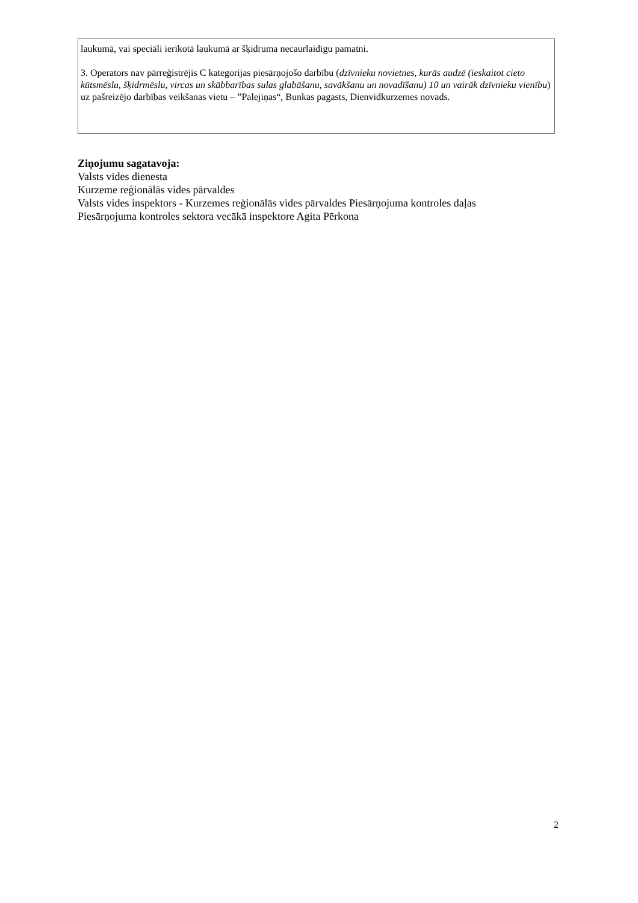laukumā, vai speciāli ierīkotā laukumā ar šķidruma necaurlaidīgu pamatni.
3. Operators nav pārreģistrējis C kategorijas piesārņojošo darbību (dzīvnieku novietnes, kurās audzē (ieskaitot cieto kūtsmēslu, šķidrmēslu, vircas un skābbarības sulas glabāšanu, savākšanu un novadīšanu) 10 un vairāk dzīvnieku vienību) uz pašreizējo darbības veikšanas vietu – ”Palejiņas“, Bunkas pagasts, Dienvidkurzemes novads.
Ziņojumu sagatavoja:
Valsts vides dienesta
Kurzeme reģionālās vides pārvaldes
Valsts vides inspektors - Kurzemes reģionālās vides pārvaldes Piesārņojuma kontroles daļas
Piesārņojuma kontroles sektora vecākā inspektore Agita Pērkona
2